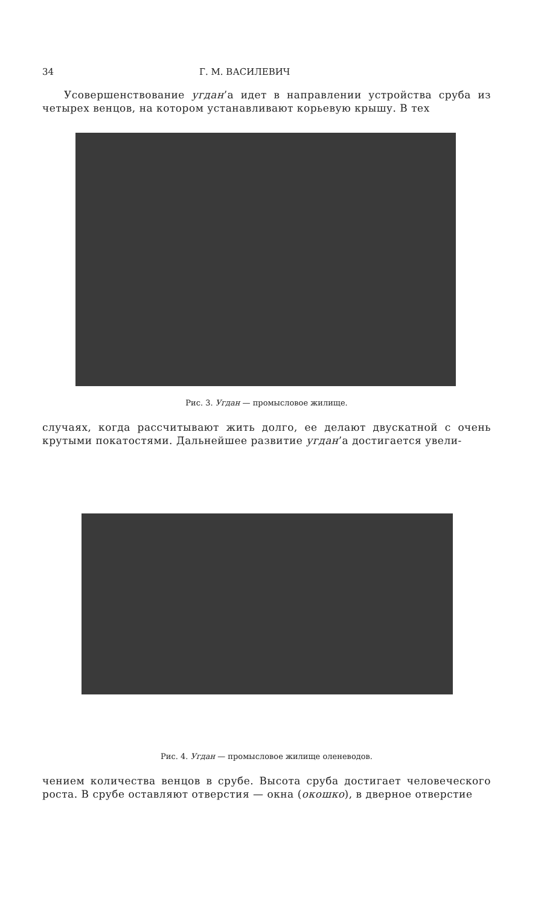34 Г. М. ВАСИЛЕВИЧ
Усовершенствование угдан’а идет в направлении устройства сруба из четырех венцов, на котором устанавливают корьевую крышу. В тех
Рис. 3. Угдан — промысловое жилище.
случаях, когда рассчитывают жить долго, ее делают двускатной с очень крутыми покатостями. Дальнейшее развитие угдан’а достигается увели-
Рис. 4. Угдан — промысловое жилище оленеводов.
чением количества венцов в срубе. Высота сруба достигает человеческого роста. В срубе оставляют отверстия — окна (окошко), в дверное отверстие